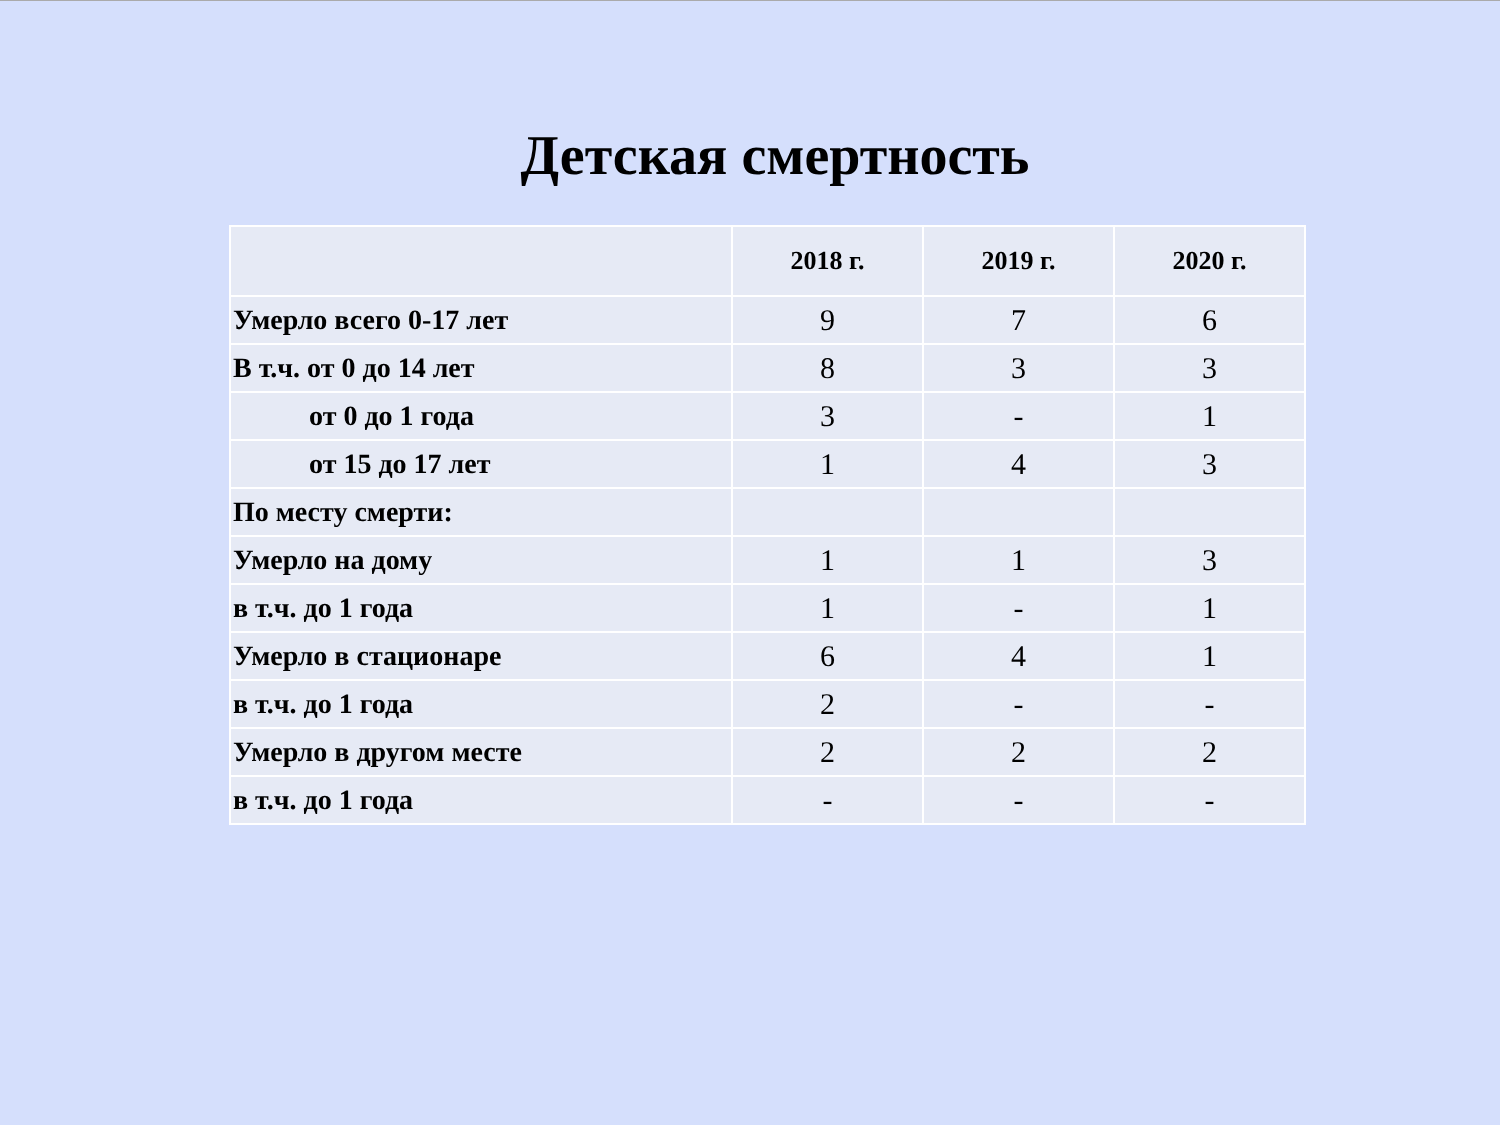Детская смертность
| | 2018 г. | 2019 г. | 2020 г. |
| --- | --- | --- | --- |
| Умерло всего 0-17 лет | 9 | 7 | 6 |
| В т.ч. от 0 до 14 лет | 8 | 3 | 3 |
| от 0 до 1 года | 3 | - | 1 |
| от 15 до 17 лет | 1 | 4 | 3 |
| По месту смерти: | | | |
| Умерло на дому | 1 | 1 | 3 |
| в т.ч. до 1 года | 1 | - | 1 |
| Умерло в стационаре | 6 | 4 | 1 |
| в т.ч. до 1 года | 2 | - | - |
| Умерло в другом месте | 2 | 2 | 2 |
| в т.ч. до 1 года | - | - | - |